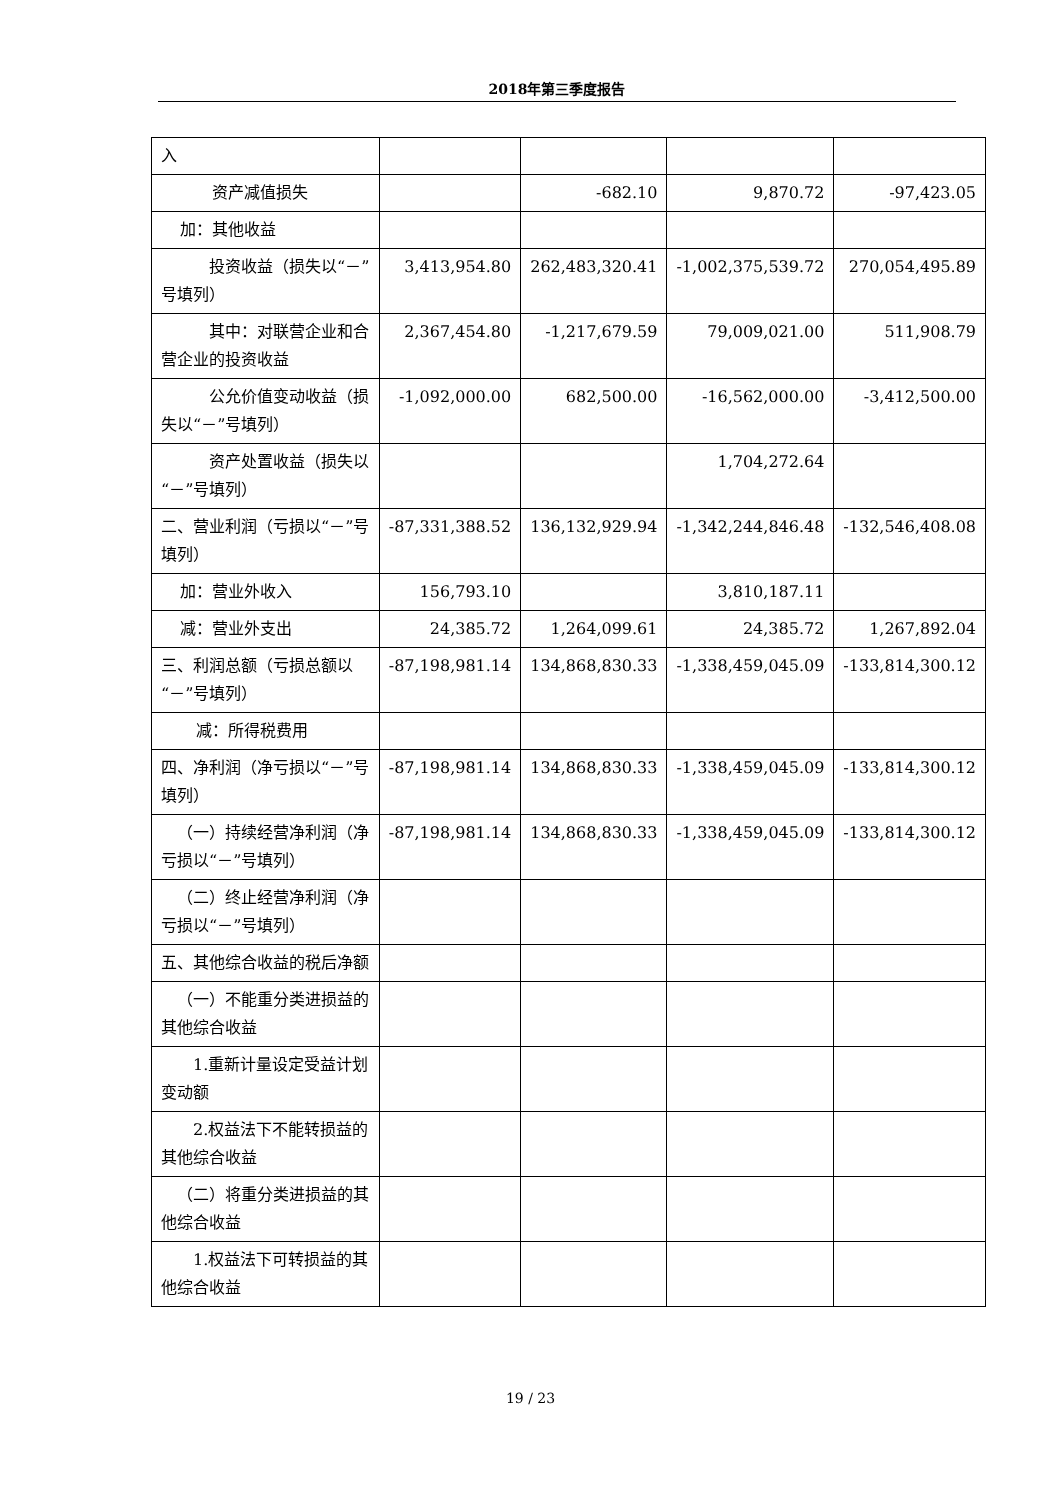2018年第三季度报告
| 入 | | | | |
| 资产减值损失 | | -682.10 | 9,870.72 | -97,423.05 |
| 加：其他收益 | | | | |
| 投资收益（损失以“－”号填列） | 3,413,954.80 | 262,483,320.41 | -1,002,375,539.72 | 270,054,495.89 |
| 其中：对联营企业和合营企业的投资收益 | 2,367,454.80 | -1,217,679.59 | 79,009,021.00 | 511,908.79 |
| 公允价值变动收益（损失以“－”号填列） | -1,092,000.00 | 682,500.00 | -16,562,000.00 | -3,412,500.00 |
| 资产处置收益（损失以“－”号填列） | | | 1,704,272.64 | |
| 二、营业利润（亏损以“－”号填列） | -87,331,388.52 | 136,132,929.94 | -1,342,244,846.48 | -132,546,408.08 |
| 加：营业外收入 | 156,793.10 | | 3,810,187.11 | |
| 减：营业外支出 | 24,385.72 | 1,264,099.61 | 24,385.72 | 1,267,892.04 |
| 三、利润总额（亏损总额以“－”号填列） | -87,198,981.14 | 134,868,830.33 | -1,338,459,045.09 | -133,814,300.12 |
| 减：所得税费用 | | | | |
| 四、净利润（净亏损以“－”号填列） | -87,198,981.14 | 134,868,830.33 | -1,338,459,045.09 | -133,814,300.12 |
| （一）持续经营净利润（净亏损以“－”号填列） | -87,198,981.14 | 134,868,830.33 | -1,338,459,045.09 | -133,814,300.12 |
| （二）终止经营净利润（净亏损以“－”号填列） | | | | |
| 五、其他综合收益的税后净额 | | | | |
| （一）不能重分类进损益的其他综合收益 | | | | |
| 1.重新计量设定受益计划变动额 | | | | |
| 2.权益法下不能转损益的其他综合收益 | | | | |
| （二）将重分类进损益的其他综合收益 | | | | |
| 1.权益法下可转损益的其他综合收益 | | | | |
19 / 23